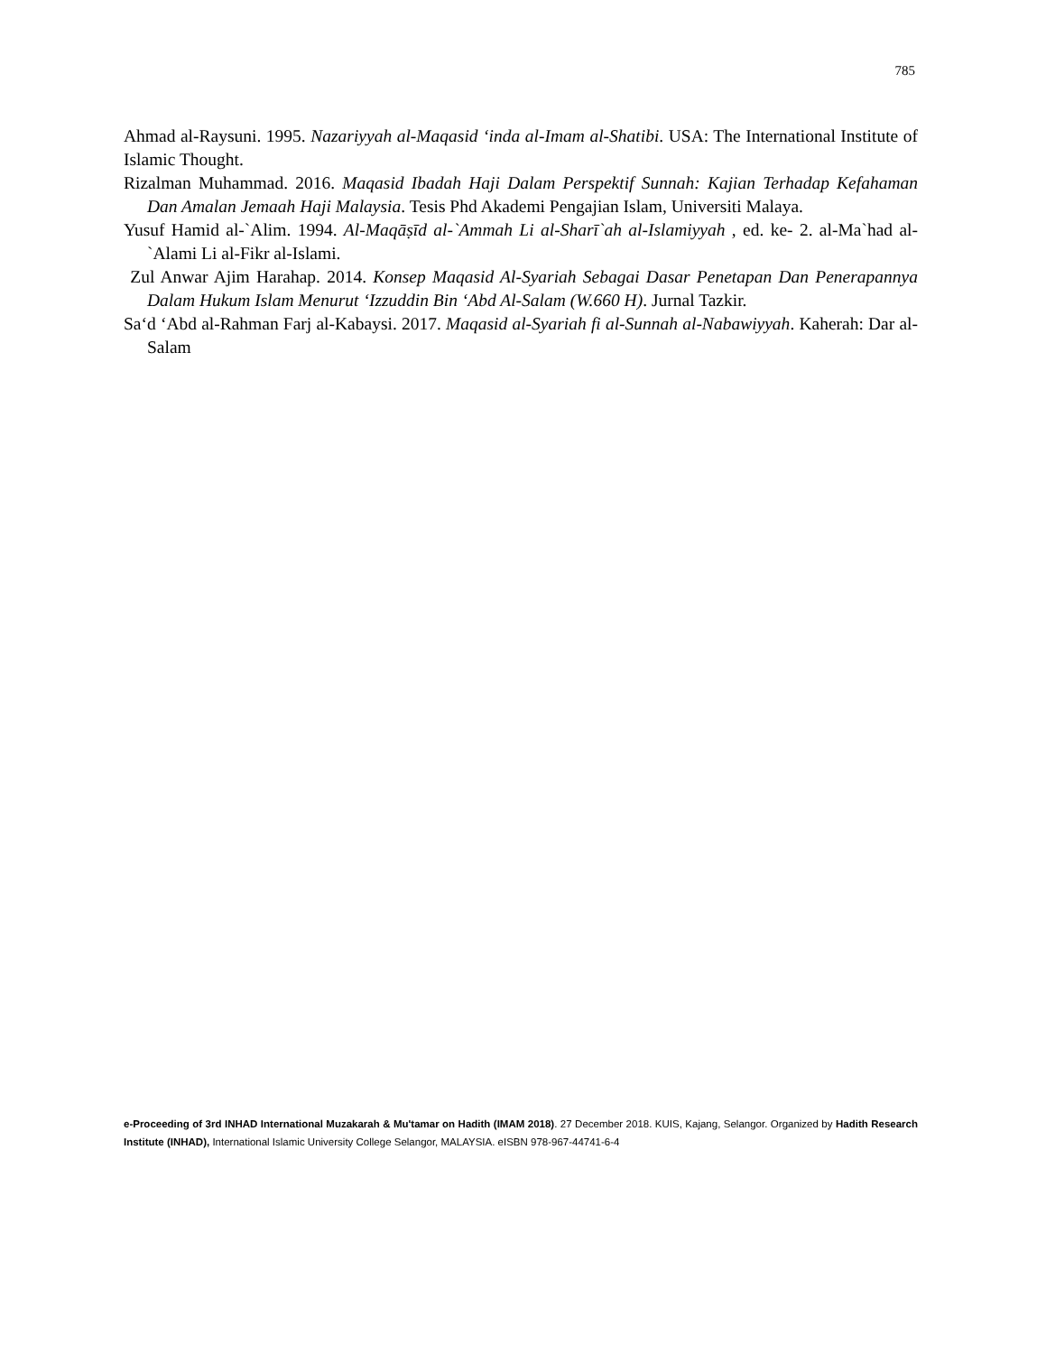785
Ahmad al-Raysuni. 1995. Nazariyyah al-Maqasid ‘inda al-Imam al-Shatibi. USA: The International Institute of Islamic Thought.
Rizalman Muhammad. 2016. Maqasid Ibadah Haji Dalam Perspektif Sunnah: Kajian Terhadap Kefahaman Dan Amalan Jemaah Haji Malaysia. Tesis Phd Akademi Pengajian Islam, Universiti Malaya.
Yusuf Hamid al-`Alim. 1994. Al-Maqāṣīd al-`Ammah Li al-Sharī`ah al-Islamiyyah , ed. ke- 2. al-Ma`had al-`Alami Li al-Fikr al-Islami.
Zul Anwar Ajim Harahap. 2014. Konsep Maqasid Al-Syariah Sebagai Dasar Penetapan Dan Penerapannya Dalam Hukum Islam Menurut ‘Izzuddin Bin ‘Abd Al-Salam (W.660 H). Jurnal Tazkir.
Sa‘d ‘Abd al-Rahman Farj al-Kabaysi. 2017. Maqasid al-Syariah fi al-Sunnah al-Nabawiyyah. Kaherah: Dar al-Salam
e-Proceeding of 3rd INHAD International Muzakarah & Mu'tamar on Hadith (IMAM 2018). 27 December 2018. KUIS, Kajang, Selangor. Organized by Hadith Research Institute (INHAD), International Islamic University College Selangor, MALAYSIA. eISBN 978-967-44741-6-4